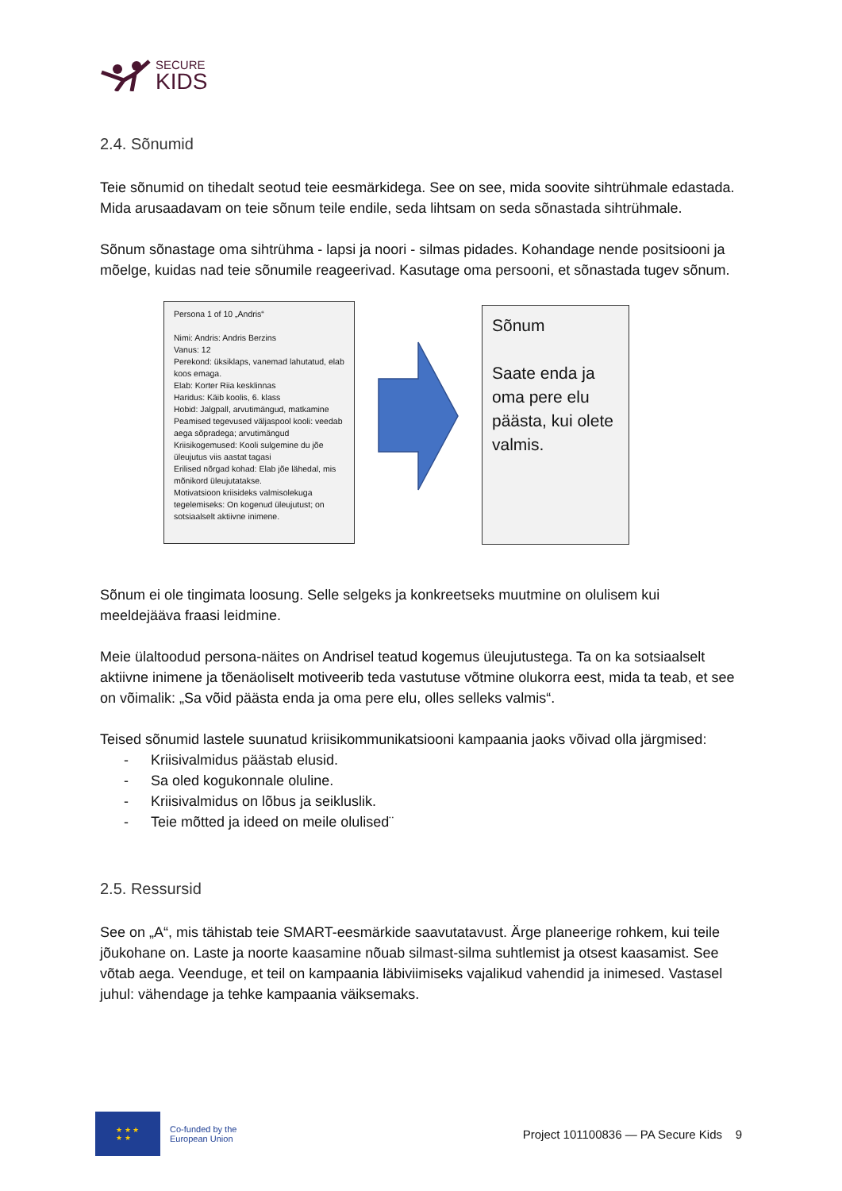SECURE
KIDS
2.4. Sõnumid
Teie sõnumid on tihedalt seotud teie eesmärkidega. See on see, mida soovite sihtrühmale edastada. Mida arusaadavam on teie sõnum teile endile, seda lihtsam on seda sõnastada sihtrühmale.
Sõnum sõnastage oma sihtrühma - lapsi ja noori - silmas pidades. Kohandage nende positsiooni ja mõelge, kuidas nad teie sõnumile reageerivad. Kasutage oma persooni, et sõnastada tugev sõnum.
Persona 1 of 10 „Andris“
Nimi: Andris: Andris Berzins
Vanus: 12
Perekond: üksiklaps, vanemad lahutatud, elab koos emaga.
Elab: Korter Riia kesklinnas
Haridus: Käib koolis, 6. klass
Hobid: Jalgpall, arvutimängud, matkamine
Peamised tegevused väljaspool kooli: veedab aega sõpradega; arvutimängud
Kriisikogemused: Kooli sulgemine du jõe üleujutus viis aastat tagasi
Erilised nõrgad kohad: Elab jõe lähedal, mis mõnikord üleujutatakse.
Motivatsioon kriisideks valmisolekuga tegelemiseks: On kogenud üleujutust; on sotsiaalselt aktiivne inimene.
Sõnum
Saate enda ja oma pere elu päästa, kui olete valmis.
Sõnum ei ole tingimata loosung. Selle selgeks ja konkreetseks muutmine on olulisem kui meeldejääva fraasi leidmine.
Meie ülaltoodud persona-näites on Andrisel teatud kogemus üleujutustega. Ta on ka sotsiaalselt aktiivne inimene ja tõenäoliselt motiveerib teda vastutuse võtmine olukorra eest, mida ta teab, et see on võimalik: „Sa võid päästa enda ja oma pere elu, olles selleks valmis“.
Teised sõnumid lastele suunatud kriisikommunikatsiooni kampaania jaoks võivad olla järgmised:
- Kriisivalmidus päästab elusid.
- Sa oled kogukonnale oluline.
- Kriisivalmidus on lõbus ja seikluslik.
- Teie mõtted ja ideed on meile olulised¨
2.5. Ressursid
See on „A“, mis tähistab teie SMART-eesmärkide saavutatavust. Ärge planeerige rohkem, kui teile jõukohane on. Laste ja noorte kaasamine nõuab silmast-silma suhtlemist ja otsest kaasamist. See võtab aega. Veenduge, et teil on kampaania läbiviimiseks vajalikud vahendid ja inimesed. Vastasel juhul: vähendage ja tehke kampaania väiksemaks.
★ ★ ★
★ ★
Co-funded by the
European Union
Project 101100836 — PA Secure Kids 9